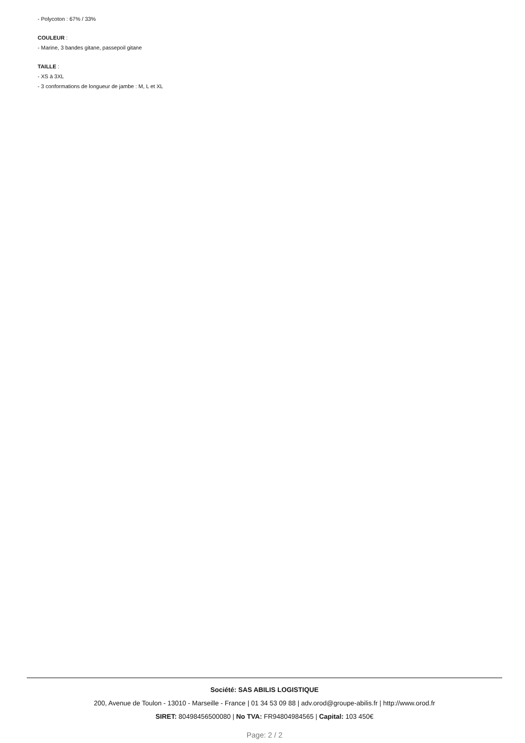- Polycoton : 67% / 33%
COULEUR :
- Marine, 3 bandes gitane, passepoil gitane
TAILLE :
- XS à 3XL
- 3 conformations de longueur de jambe : M, L et XL
Société: SAS ABILIS LOGISTIQUE
200, Avenue de Toulon - 13010 - Marseille - France | 01 34 53 09 88 | adv.orod@groupe-abilis.fr | http://www.orod.fr
SIRET: 80498456500080 | No TVA: FR94804984565 | Capital: 103 450€
Page: 2 / 2